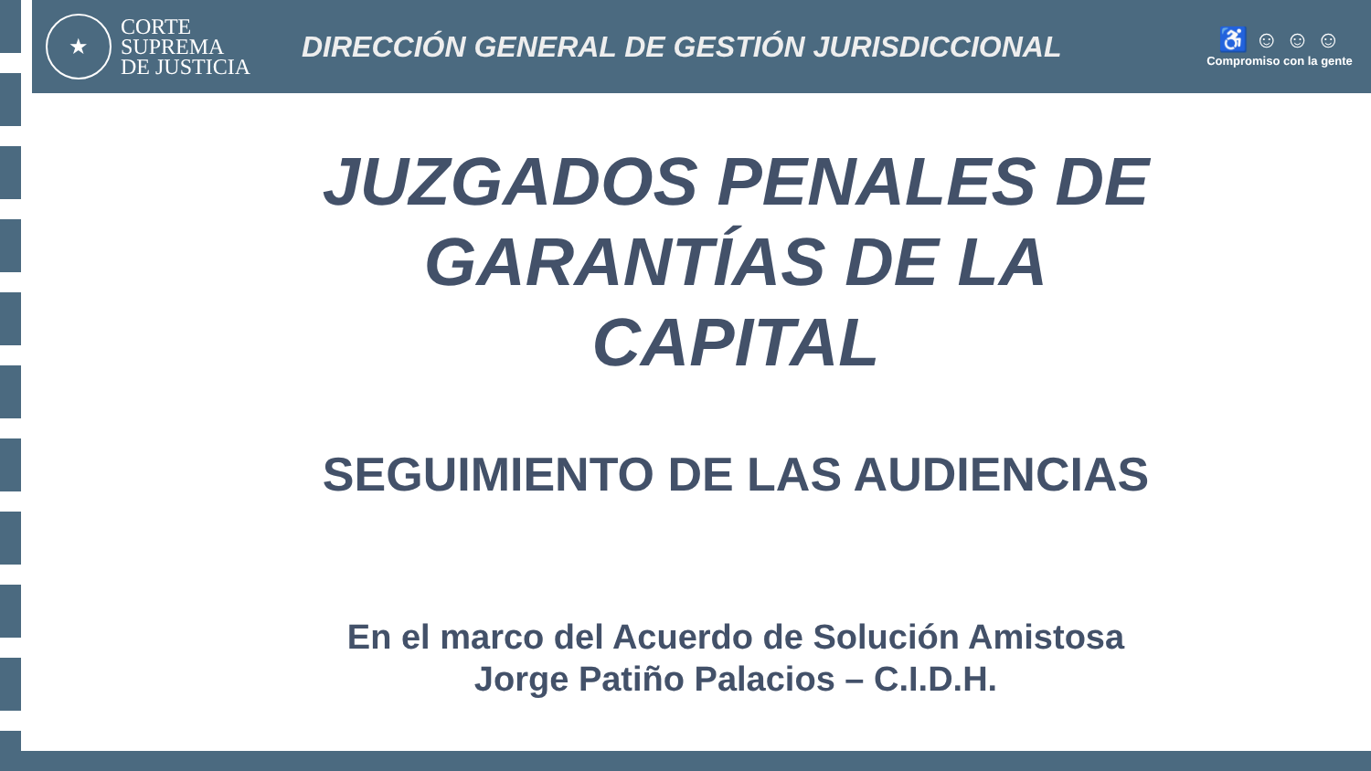★
CORTE
SUPREMA
DE JUSTICIA
DIRECCIÓN GENERAL DE GESTIÓN JURISDICCIONAL
♿ ☺ ☺ ☺
Compromiso con la gente
JUZGADOS PENALES DE
GARANTÍAS DE LA
CAPITAL
SEGUIMIENTO DE LAS AUDIENCIAS
En el marco del Acuerdo de Solución Amistosa
Jorge Patiño Palacios – C.I.D.H.